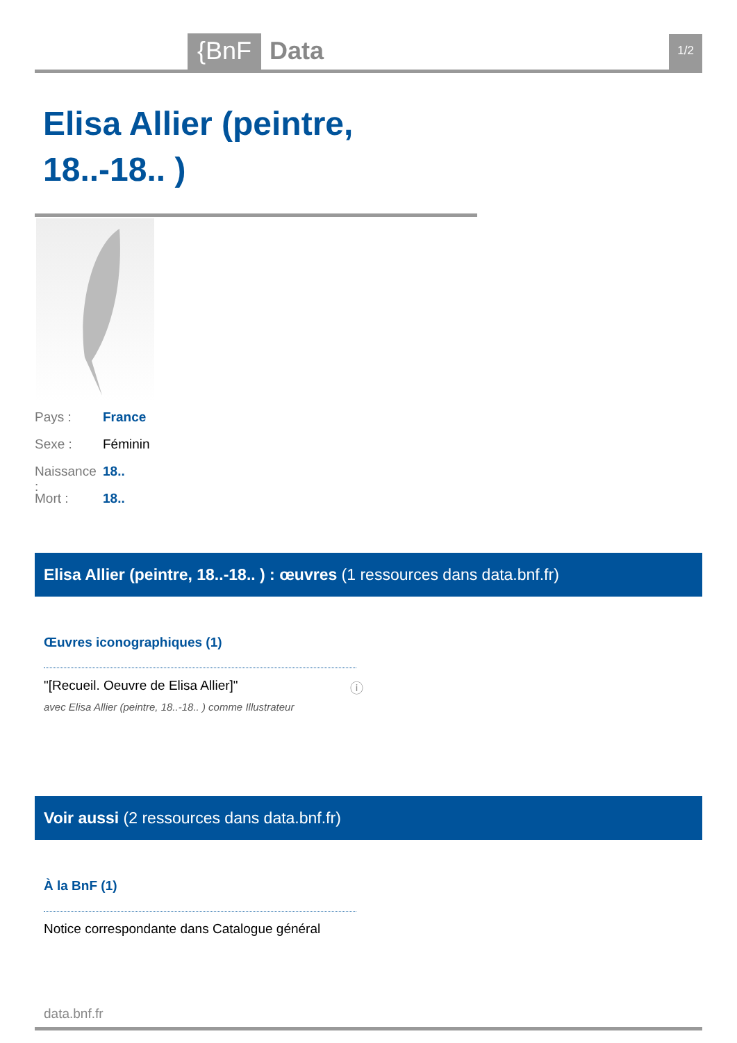{BnF Data
1/2
Elisa Allier (peintre, 18..-18.. )
Pays : France
Sexe : Féminin
Naissance : 18..
Mort : 18..
Elisa Allier (peintre, 18..-18.. ) : œuvres (1 ressources dans data.bnf.fr)
Œuvres iconographiques (1)
"[Recueil. Oeuvre de Elisa Allier]" ⓘ
avec Elisa Allier (peintre, 18..-18.. ) comme Illustrateur
Voir aussi (2 ressources dans data.bnf.fr)
À la BnF (1)
Notice correspondante dans Catalogue général
data.bnf.fr